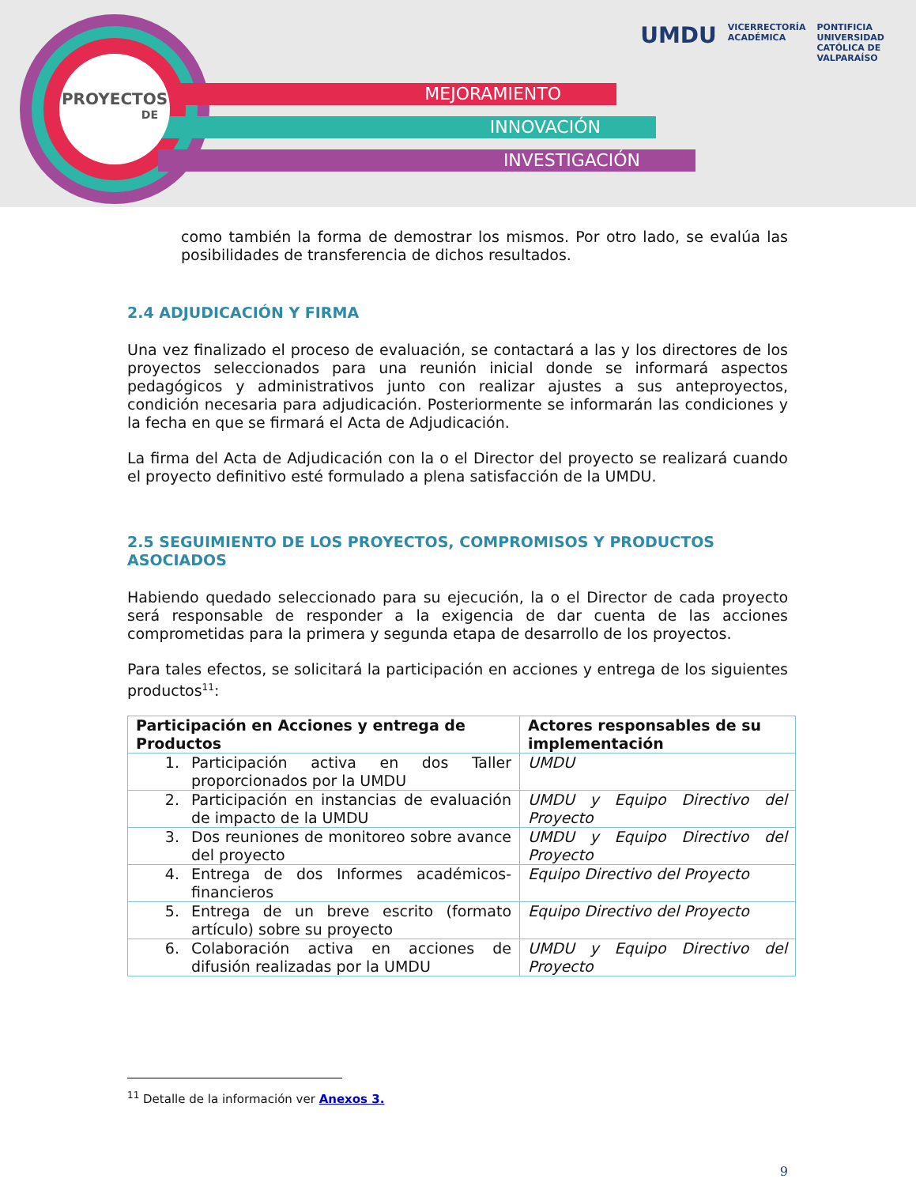MEJORAMIENTO
INNOVACIÓN
INVESTIGACIÓN
PROYECTOS
DE
UMDU
VICERRECTORÍA
ACADÉMICA
PONTIFICIA
UNIVERSIDAD
CATÓLICA DE
VALPARAÍSO
como también la forma de demostrar los mismos. Por otro lado, se evalúa las posibilidades de transferencia de dichos resultados.
2.4 ADJUDICACIÓN Y FIRMA
Una vez finalizado el proceso de evaluación, se contactará a las y los directores de los proyectos seleccionados para una reunión inicial donde se informará aspectos pedagógicos y administrativos junto con realizar ajustes a sus anteproyectos, condición necesaria para adjudicación. Posteriormente se informarán las condiciones y la fecha en que se firmará el Acta de Adjudicación.
La firma del Acta de Adjudicación con la o el Director del proyecto se realizará cuando el proyecto definitivo esté formulado a plena satisfacción de la UMDU.
2.5 SEGUIMIENTO DE LOS PROYECTOS, COMPROMISOS Y PRODUCTOS ASOCIADOS
Habiendo quedado seleccionado para su ejecución, la o el Director de cada proyecto será responsable de responder a la exigencia de dar cuenta de las acciones comprometidas para la primera y segunda etapa de desarrollo de los proyectos.
Para tales efectos, se solicitará la participación en acciones y entrega de los siguientes productos<sup>11</sup>:
| Participación en Acciones y entrega de Productos | Actores responsables de su implementación |
| --- | --- |
| 1. Participación activa en dos Taller proporcionados por la UMDU | UMDU |
| 2. Participación en instancias de evaluación de impacto de la UMDU | UMDU y Equipo Directivo del Proyecto |
| 3. Dos reuniones de monitoreo sobre avance del proyecto | UMDU y Equipo Directivo del Proyecto |
| 4. Entrega de dos Informes académicos-financieros | Equipo Directivo del Proyecto |
| 5. Entrega de un breve escrito (formato artículo) sobre su proyecto | Equipo Directivo del Proyecto |
| 6. Colaboración activa en acciones de difusión realizadas por la UMDU | UMDU y Equipo Directivo del Proyecto |
<sup>11</sup> Detalle de la información ver Anexos 3.
9